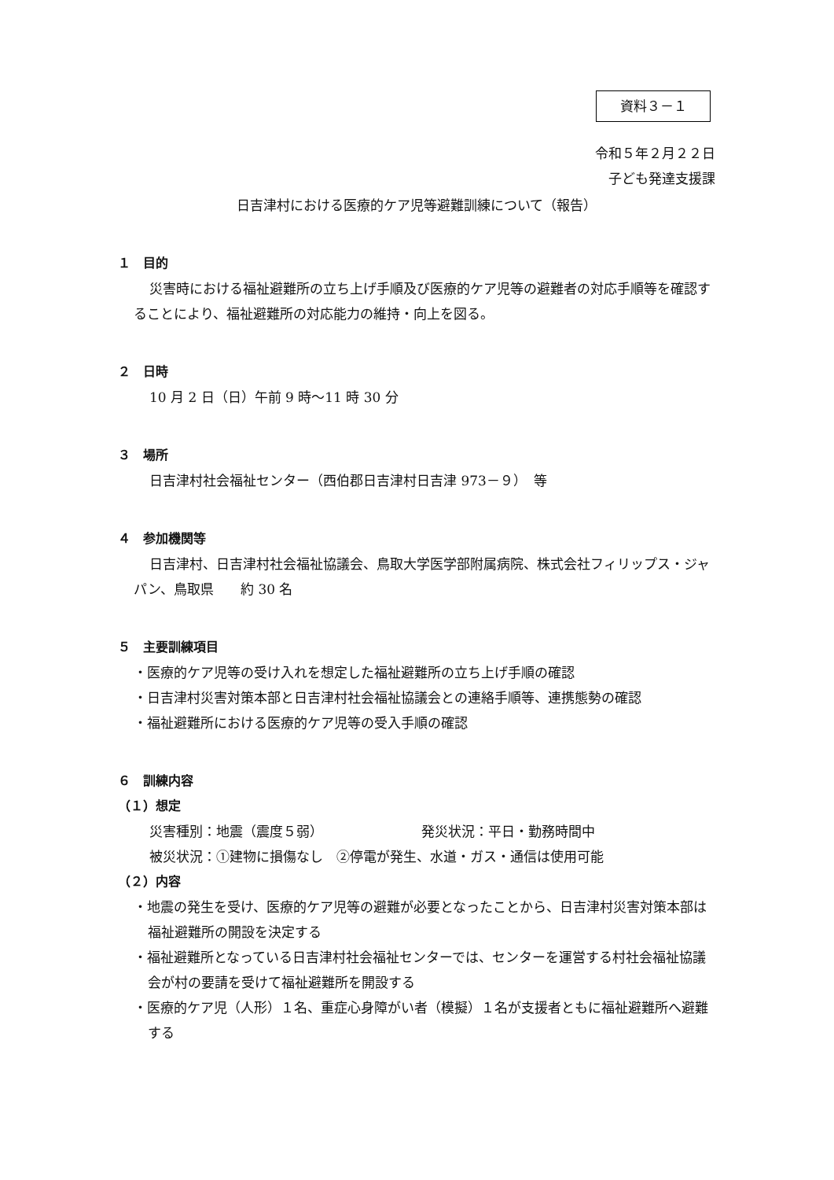資料３－１
令和５年２月２２日
子ども発達支援課
日吉津村における医療的ケア児等避難訓練について（報告）
１　目的
災害時における福祉避難所の立ち上げ手順及び医療的ケア児等の避難者の対応手順等を確認することにより、福祉避難所の対応能力の維持・向上を図る。
２　日時
10 月 2 日（日）午前 9 時～11 時 30 分
３　場所
日吉津村社会福祉センター（西伯郡日吉津村日吉津 973－９）　等
４　参加機関等
日吉津村、日吉津村社会福祉協議会、鳥取大学医学部附属病院、株式会社フィリップス・ジャパン、鳥取県　　約 30 名
５　主要訓練項目
・医療的ケア児等の受け入れを想定した福祉避難所の立ち上げ手順の確認
・日吉津村災害対策本部と日吉津村社会福祉協議会との連絡手順等、連携態勢の確認
・福祉避難所における医療的ケア児等の受入手順の確認
６　訓練内容
（１）想定
災害種別：地震（震度５弱） 発災状況：平日・勤務時間中
被災状況：①建物に損傷なし　②停電が発生、水道・ガス・通信は使用可能
（２）内容
・地震の発生を受け、医療的ケア児等の避難が必要となったことから、日吉津村災害対策本部は福祉避難所の開設を決定する
・福祉避難所となっている日吉津村社会福祉センターでは、センターを運営する村社会福祉協議会が村の要請を受けて福祉避難所を開設する
・医療的ケア児（人形）１名、重症心身障がい者（模擬）１名が支援者ともに福祉避難所へ避難する